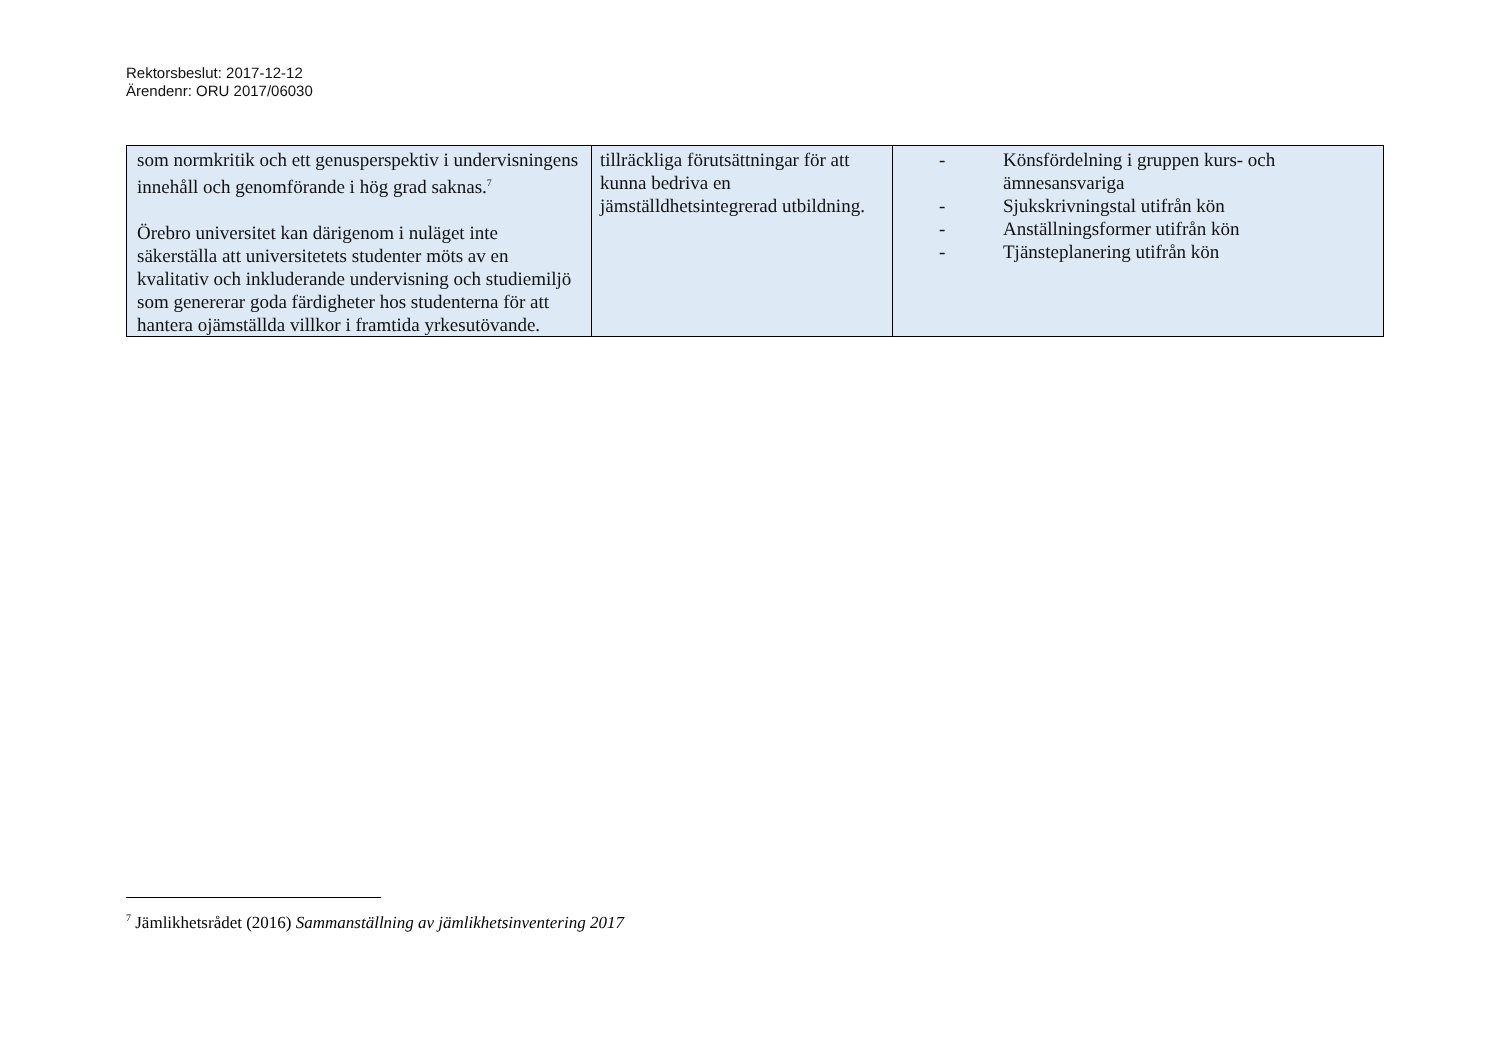Rektorsbeslut: 2017-12-12
Ärendenr: ORU 2017/06030
| som normkritik och ett genusperspektiv i undervisningens innehåll och genomförande i hög grad saknas.<sup>7</sup> Örebro universitet kan därigenom i nuläget inte säkerställa att universitetets studenter möts av en kvalitativ och inkluderande undervisning och studiemiljö som genererar goda färdigheter hos studenterna för att hantera ojämställda villkor i framtida yrkesutövande. | tillräckliga förutsättningar för att kunna bedriva en jämställdhetsintegrerad utbildning. | - Könsfördelning i gruppen kurs- och ämnesansvariga - Sjukskrivningstal utifrån kön - Anställningsformer utifrån kön - Tjänsteplanering utifrån kön |
<sup>7</sup> Jämlikhetsrådet (2016) Sammanställning av jämlikhetsinventering 2017